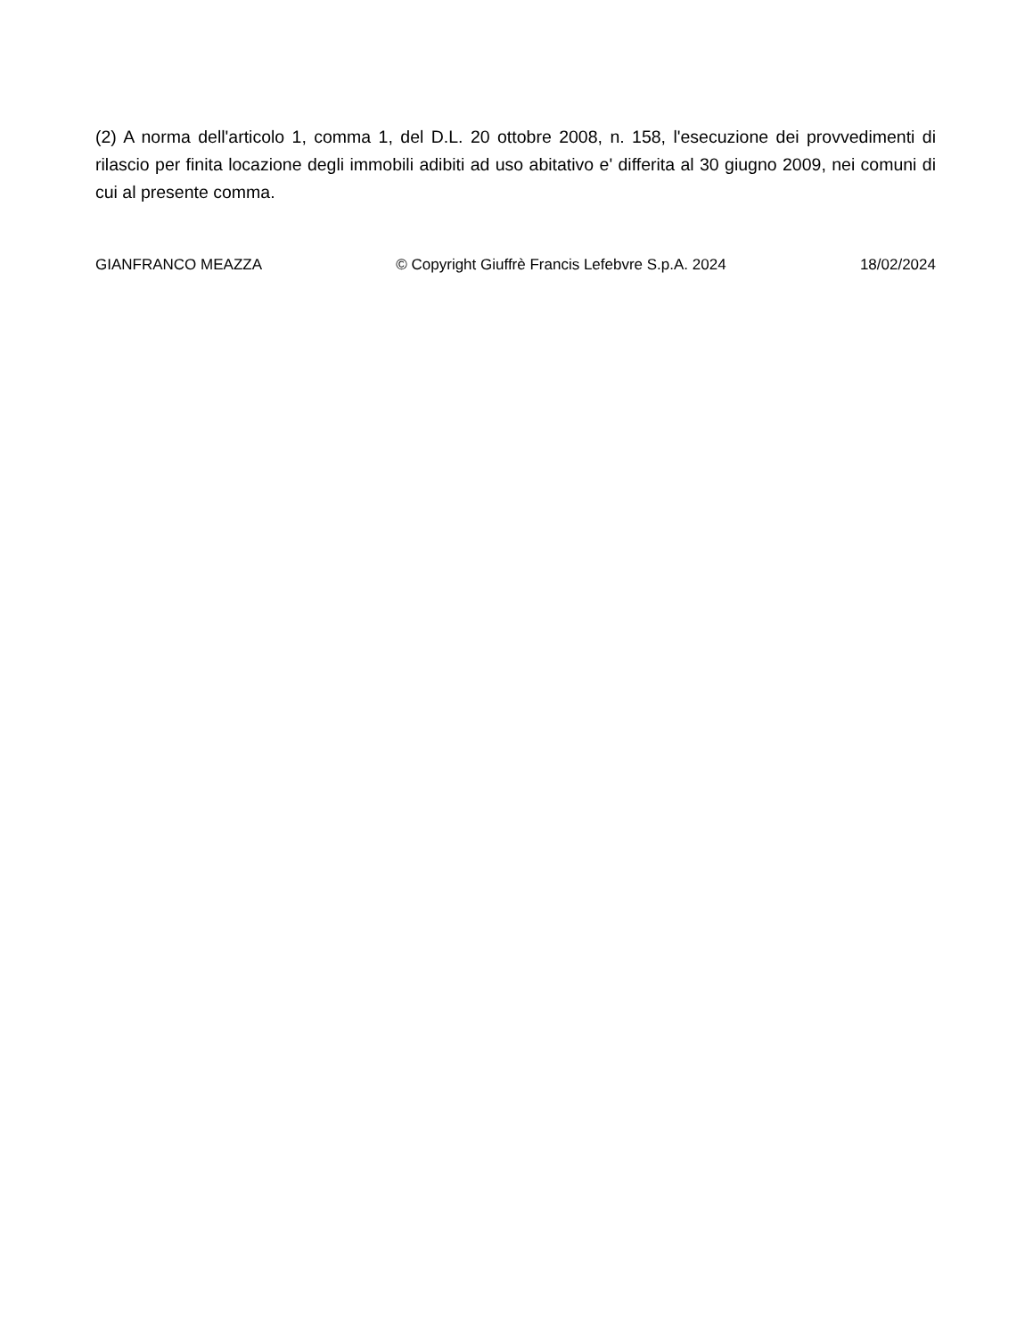(2) A norma dell'articolo 1, comma 1, del D.L. 20 ottobre 2008, n. 158, l'esecuzione dei provvedimenti di rilascio per finita locazione degli immobili adibiti ad uso abitativo e' differita al 30 giugno 2009, nei comuni di cui al presente comma.
GIANFRANCO MEAZZA © Copyright Giuffrè Francis Lefebvre S.p.A. 2024 18/02/2024